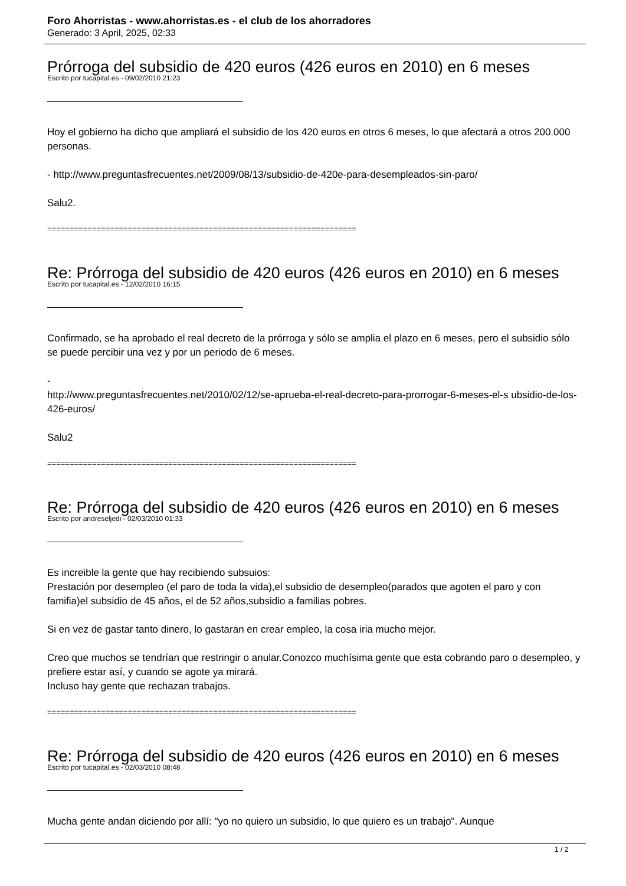Foro Ahorristas - www.ahorristas.es - el club de los ahorradores
Generado: 3 April, 2025, 02:33
Prórroga del subsidio de 420 euros (426 euros en 2010) en 6 meses
Escrito por tucapital.es - 09/02/2010 21:23
Hoy el gobierno ha dicho que ampliará el subsidio de los 420 euros en otros 6 meses, lo que afectará a otros 200.000 personas.
- http://www.preguntasfrecuentes.net/2009/08/13/subsidio-de-420e-para-desempleados-sin-paro/
Salu2.
=====================================================================
Re: Prórroga del subsidio de 420 euros (426 euros en 2010) en 6 meses
Escrito por tucapital.es - 12/02/2010 16:15
Confirmado, se ha aprobado el real decreto de la prórroga y sólo se amplia el plazo en 6 meses, pero el subsidio sólo se puede percibir una vez y por un periodo de 6 meses.
-
http://www.preguntasfrecuentes.net/2010/02/12/se-aprueba-el-real-decreto-para-prorrogar-6-meses-el-s ubsidio-de-los-426-euros/
Salu2
=====================================================================
Re: Prórroga del subsidio de 420 euros (426 euros en 2010) en 6 meses
Escrito por andreseljedi - 02/03/2010 01:33
Es increible la gente que hay recibiendo subsuios:
Prestación por desempleo (el paro de toda la vida),el subsidio de desempleo(parados que agoten el paro y con famifia)el subsidio de 45 años, el de 52 años,subsidio a familias pobres.
Si en vez de gastar tanto dinero, lo gastaran en crear empleo, la cosa iria mucho mejor.
Creo que muchos se tendrían que restringir o anular.Conozco muchísima gente que esta cobrando paro o desempleo, y prefiere estar así, y cuando se agote ya mirará.
Incluso hay gente que rechazan trabajos.
=====================================================================
Re: Prórroga del subsidio de 420 euros (426 euros en 2010) en 6 meses
Escrito por tucapital.es - 02/03/2010 08:48
Mucha gente andan diciendo por allí: "yo no quiero un subsidio, lo que quiero es un trabajo". Aunque
1 / 2